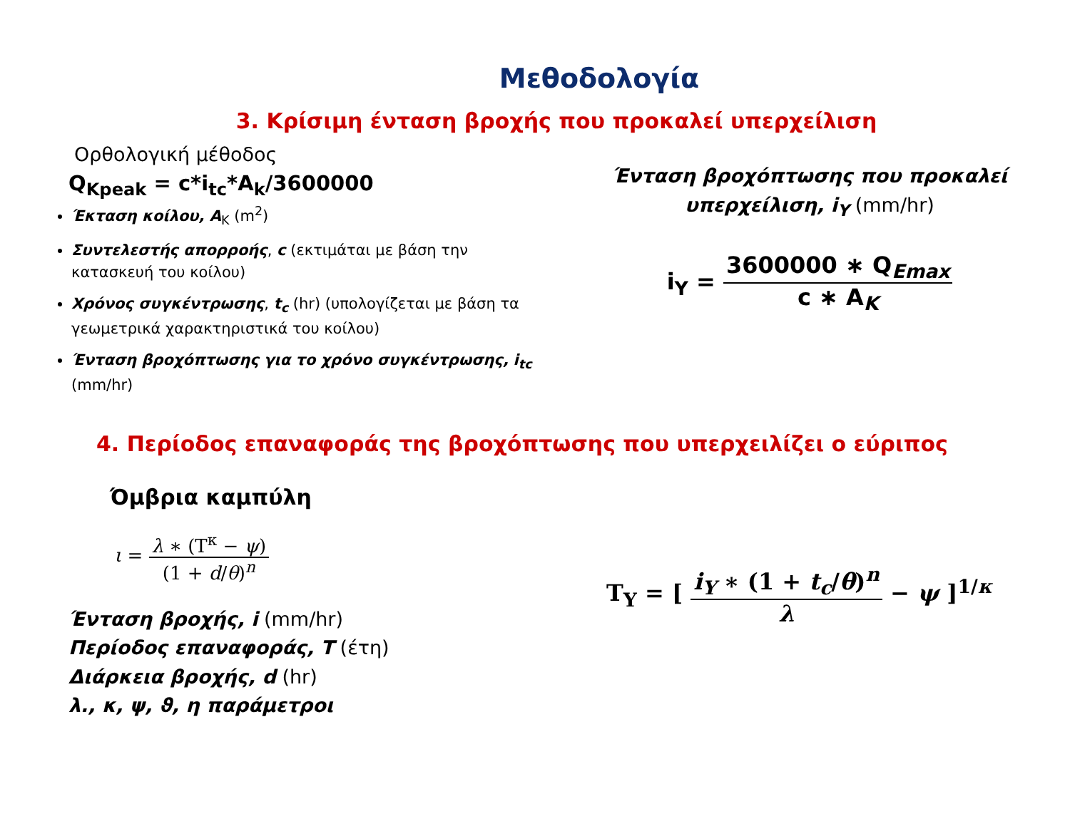Μεθοδολογία
3. Κρίσιμη ένταση βροχής που προκαλεί υπερχείλιση
Ορθολογική μέθοδος
Q<sub>Kpeak</sub> = c*i<sub>tc</sub>*A<sub>k</sub>/3600000
Έκταση κοίλου, A<sub>K</sub> (m<sup>2</sup>)
Συντελεστής απορροής, c (εκτιμάται με βάση την κατασκευή του κοίλου)
Χρόνος συγκέντρωσης, t<sub>c</sub> (hr) (υπολογίζεται με βάση τα γεωμετρικά χαρακτηριστικά του κοίλου)
Ένταση βροχόπτωσης για το χρόνο συγκέντρωσης, i<sub>tc</sub> (mm/hr)
Ένταση βροχόπτωσης που προκαλεί υπερχείλιση, i<sub>Y</sub> (mm/hr)
i<sub>Y</sub> = 3600000 ∗ Q<sub>Emax</sub> c ∗ A<sub>K</sub>
4. Περίοδος επαναφοράς της βροχόπτωσης που υπερχειλίζει ο εύριπος
Όμβρια καμπύλη
ι = λ ∗ (T<sup>κ</sup> − ψ) (1 + d/θ)<sup>n</sup>
Ένταση βροχής, i (mm/hr)
Περίοδος επαναφοράς, T (έτη)
Διάρκεια βροχής, d (hr)
λ., κ, ψ, ϑ, η παράμετροι
T<sub>Y</sub> = [ i<sub>Y</sub> ∗ (1 + t<sub>c</sub>/θ)<sup>n</sup> λ − ψ ]<sup>1/κ</sup>